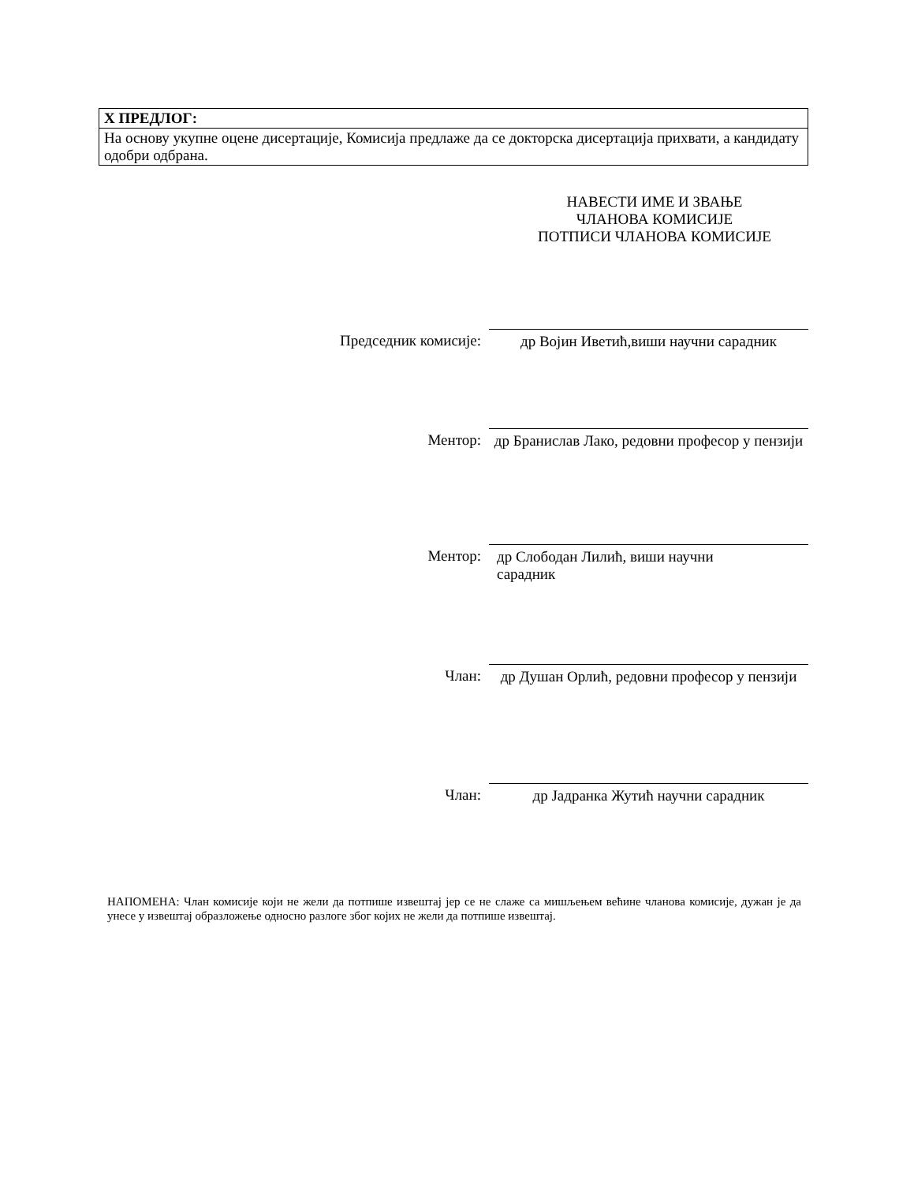| X ПРЕДЛОГ: |
| На основу укупне оцене дисертације, Комисија предлаже да се докторска дисертација прихвати, а кандидату одобри одбрана. |
НАВЕСТИ ИМЕ И ЗВАЊЕ
ЧЛАНОВА КОМИСИЈЕ
ПОТПИСИ ЧЛАНОВА КОМИСИЈЕ
Председник комисије: др Војин Иветић,виши научни сарадник
Ментор: др Бранислав Лако, редовни професор у пензији
Ментор: др Слободан Лилић, виши научни
сарадник
Члан: др Душан Орлић, редовни професор у пензији
Члан: др Јадранка Жутић научни сарадник
НАПОМЕНА: Члан комисије који не жели да потпише извештај јер се не слаже са мишљењем већине чланова комисије, дужан је да унесе у извештај образложење односно разлоге због којих не жели да потпише извештај.